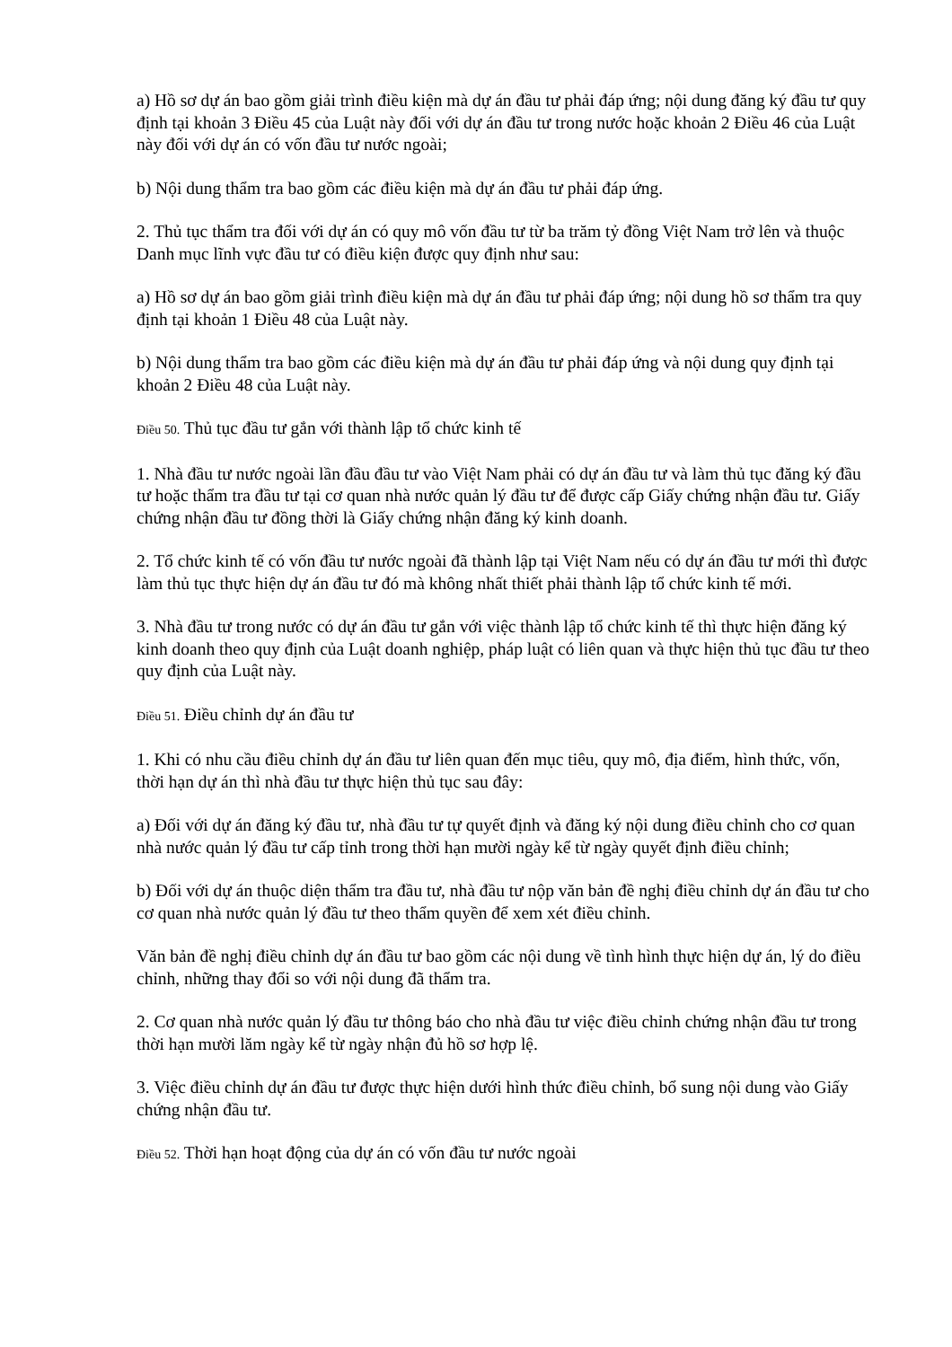a) Hồ sơ dự án bao gồm giải trình điều kiện mà dự án đầu tư phải đáp ứng; nội dung đăng ký đầu tư quy định tại khoản 3 Điều 45 của Luật này đối với dự án đầu tư trong nước hoặc khoản 2 Điều 46 của Luật này đối với dự án có vốn đầu tư nước ngoài;
b) Nội dung thẩm tra bao gồm các điều kiện mà dự án đầu tư phải đáp ứng.
2. Thủ tục thẩm tra đối với dự án có quy mô vốn đầu tư từ ba trăm tỷ đồng Việt Nam trở lên và thuộc Danh mục lĩnh vực đầu tư có điều kiện được quy định như sau:
a) Hồ sơ dự án bao gồm giải trình điều kiện mà dự án đầu tư phải đáp ứng; nội dung hồ sơ thẩm tra quy định tại khoản 1 Điều 48 của Luật này.
b) Nội dung thẩm tra bao gồm các điều kiện mà dự án đầu tư phải đáp ứng và nội dung quy định tại khoản 2 Điều 48 của Luật này.
Điều 50. Thủ tục đầu tư gắn với thành lập tổ chức kinh tế
1. Nhà đầu tư nước ngoài lần đầu đầu tư vào Việt Nam phải có dự án đầu tư và làm thủ tục đăng ký đầu tư hoặc thẩm tra đầu tư tại cơ quan nhà nước quản lý đầu tư để được cấp Giấy chứng nhận đầu tư. Giấy chứng nhận đầu tư đồng thời là Giấy chứng nhận đăng ký kinh doanh.
2. Tổ chức kinh tế có vốn đầu tư nước ngoài đã thành lập tại Việt Nam nếu có dự án đầu tư mới thì được làm thủ tục thực hiện dự án đầu tư đó mà không nhất thiết phải thành lập tổ chức kinh tế mới.
3. Nhà đầu tư trong nước có dự án đầu tư gắn với việc thành lập tổ chức kinh tế thì thực hiện đăng ký kinh doanh theo quy định của Luật doanh nghiệp, pháp luật có liên quan và thực hiện thủ tục đầu tư theo quy định của Luật này.
Điều 51. Điều chỉnh dự án đầu tư
1. Khi có nhu cầu điều chỉnh dự án đầu tư liên quan đến mục tiêu, quy mô, địa điểm, hình thức, vốn, thời hạn dự án thì nhà đầu tư thực hiện thủ tục sau đây:
a) Đối với dự án đăng ký đầu tư, nhà đầu tư tự quyết định và đăng ký nội dung điều chỉnh cho cơ quan nhà nước quản lý đầu tư cấp tỉnh trong thời hạn mười ngày kể từ ngày quyết định điều chỉnh;
b) Đối với dự án thuộc diện thẩm tra đầu tư, nhà đầu tư nộp văn bản đề nghị điều chỉnh dự án đầu tư cho cơ quan nhà nước quản lý đầu tư theo thẩm quyền để xem xét điều chỉnh.
Văn bản đề nghị điều chỉnh dự án đầu tư bao gồm các nội dung về tình hình thực hiện dự án, lý do điều chỉnh, những thay đổi so với nội dung đã thẩm tra.
2. Cơ quan nhà nước quản lý đầu tư thông báo cho nhà đầu tư việc điều chỉnh chứng nhận đầu tư trong thời hạn mười lăm ngày kể từ ngày nhận đủ hồ sơ hợp lệ.
3. Việc điều chỉnh dự án đầu tư được thực hiện dưới hình thức điều chỉnh, bổ sung nội dung vào Giấy chứng nhận đầu tư.
Điều 52. Thời hạn hoạt động của dự án có vốn đầu tư nước ngoài